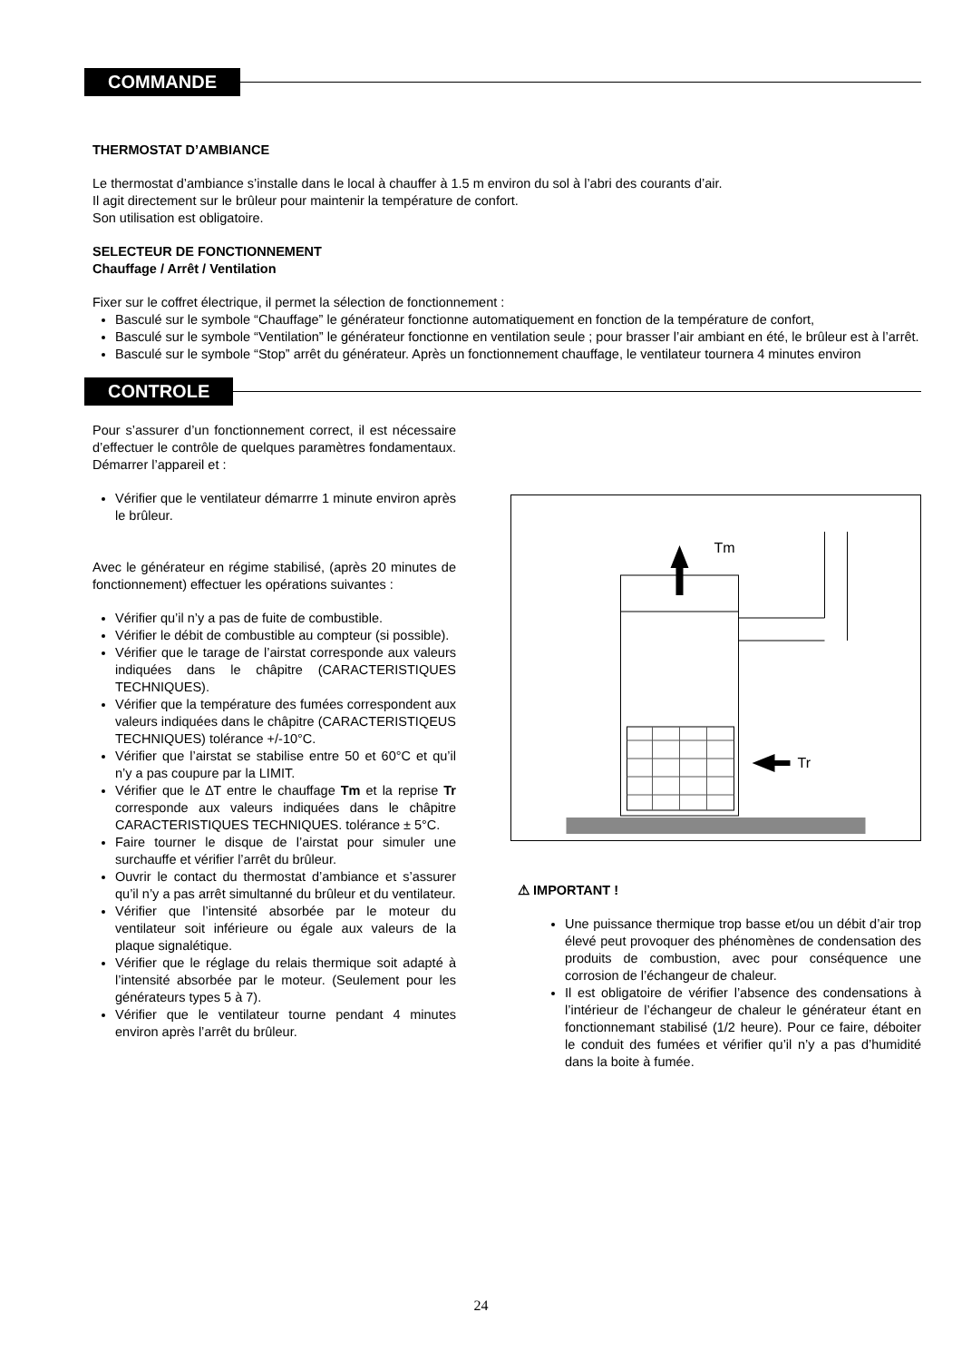COMMANDE
THERMOSTAT D’AMBIANCE
Le thermostat d’ambiance s’installe dans le local à chauffer à 1.5 m environ du sol à l’abri des courants d’air.
Il agit directement sur le brûleur pour maintenir la température de confort.
Son utilisation est obligatoire.
SELECTEUR DE FONCTIONNEMENT
Chauffage / Arrêt / Ventilation
Fixer sur le coffret électrique, il permet la sélection de fonctionnement :
Basculé sur le symbole “Chauffage” le générateur fonctionne automatiquement en fonction de la température de confort,
Basculé sur le symbole “Ventilation” le générateur fonctionne en ventilation seule ; pour brasser l’air ambiant en été, le brûleur est à l’arrêt.
Basculé sur le symbole “Stop” arrêt du générateur. Après un fonctionnement chauffage, le ventilateur tournera 4 minutes environ
CONTROLE
Pour s’assurer d’un fonctionnement correct, il est nécessaire d’effectuer le contrôle de quelques paramètres fondamentaux. Démarrer l’appareil et :
Vérifier que le ventilateur démarrre 1 minute environ après le brûleur.
Avec le générateur en régime stabilisé, (après 20 minutes de fonctionnement) effectuer les opérations suivantes :
Vérifier qu’il n’y a pas de fuite de combustible.
Vérifier le débit de combustible au compteur (si possible).
Vérifier que le tarage de l’airstat corresponde aux valeurs indiquées dans le châpitre (CARACTERISTIQUES TECHNIQUES).
Vérifier que la température des fumées correspondent aux valeurs indiquées dans le châpitre (CARACTERISTIQEUS TECHNIQUES) tolérance +/-10°C.
Vérifier que l’airstat se stabilise entre 50 et 60°C et qu’il n’y a pas coupure par la LIMIT.
Vérifier que le ∆T entre le chauffage Tm et la reprise Tr corresponde aux valeurs indiquées dans le châpitre CARACTERISTIQUES TECHNIQUES. tolérance ± 5°C.
Faire tourner le disque de l’airstat pour simuler une surchauffe et vérifier l’arrêt du brûleur.
Ouvrir le contact du thermostat d’ambiance et s’assurer qu’il n’y a pas arrêt simultanné du brûleur et du ventilateur.
Vérifier que l’intensité absorbée par le moteur du ventilateur soit inférieure ou égale aux valeurs de la plaque signalétique.
Vérifier que le réglage du relais thermique soit adapté à l’intensité absorbée par le moteur. (Seulement pour les générateurs types 5 à 7).
Vérifier que le ventilateur tourne pendant 4 minutes environ après l’arrêt du brûleur.
Tm
Tr
⚠ IMPORTANT !
Une puissance thermique trop basse et/ou un débit d’air trop élevé peut provoquer des phénomènes de condensation des produits de combustion, avec pour conséquence une corrosion de l’échangeur de chaleur.
Il est obligatoire de vérifier l’absence des condensations à l’intérieur de l’échangeur de chaleur le générateur étant en fonctionnemant stabilisé (1/2 heure). Pour ce faire, déboiter le conduit des fumées et vérifier qu’il n’y a pas d’humidité dans la boite à fumée.
24